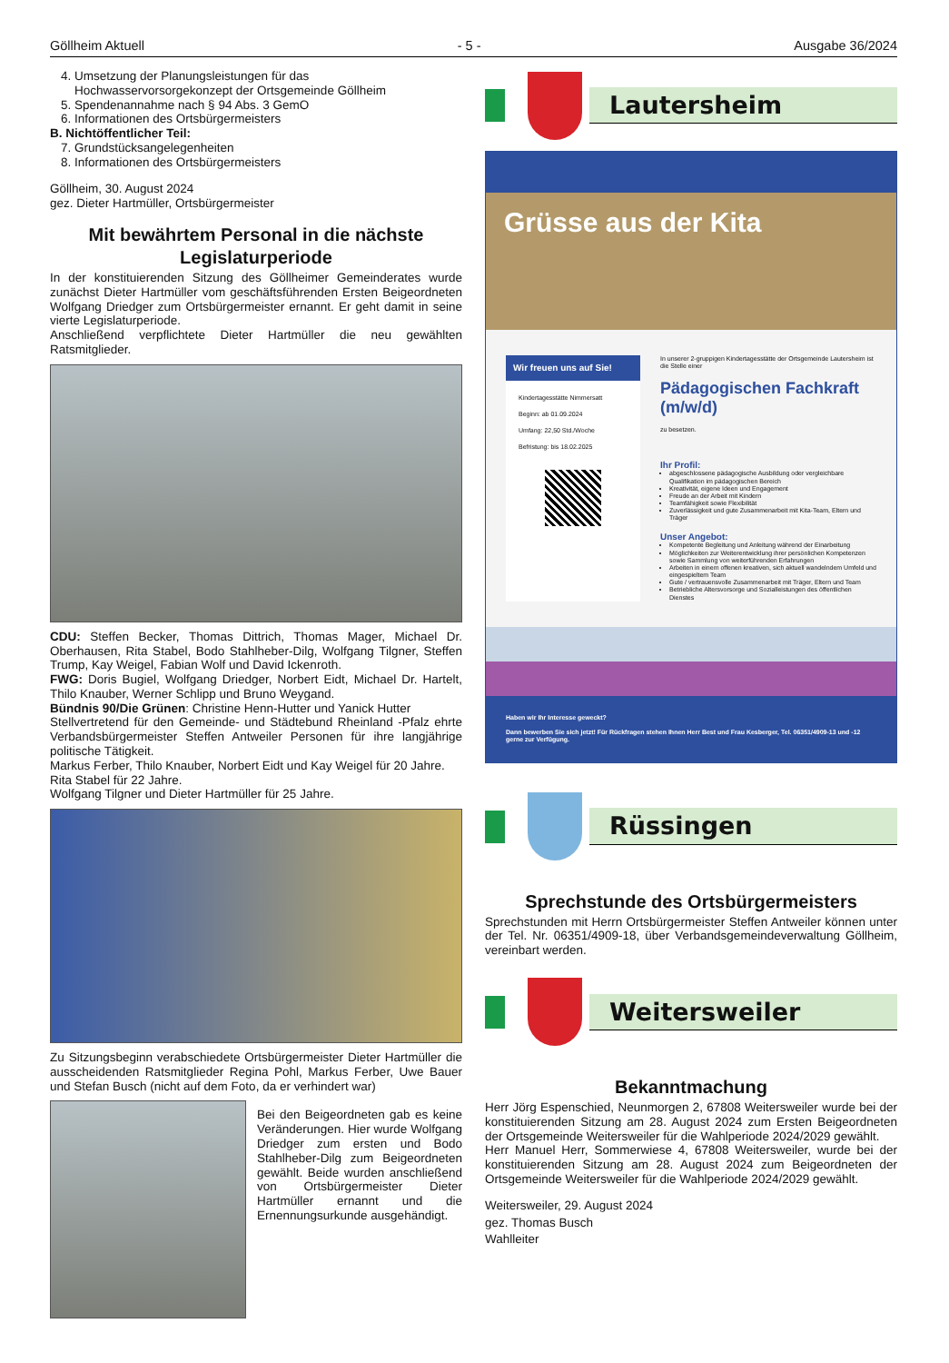Göllheim Aktuell - 5 - Ausgabe 36/2024
4. Umsetzung der Planungsleistungen für das Hochwasservorsorgekonzept der Ortsgemeinde Göllheim
5. Spendenannahme nach § 94 Abs. 3 GemO
6. Informationen des Ortsbürgermeisters
B. Nichtöffentlicher Teil:
7. Grundstücksangelegenheiten
8. Informationen des Ortsbürgermeisters
Göllheim, 30. August 2024
gez. Dieter Hartmüller, Ortsbürgermeister
Mit bewährtem Personal in die nächste Legislaturperiode
In der konstituierenden Sitzung des Göllheimer Gemeinderates wurde zunächst Dieter Hartmüller vom geschäftsführenden Ersten Beigeordneten Wolfgang Driedger zum Ortsbürgermeister ernannt. Er geht damit in seine vierte Legislaturperiode.
Anschließend verpflichtete Dieter Hartmüller die neu gewählten Ratsmitglieder.
CDU: Steffen Becker, Thomas Dittrich, Thomas Mager, Michael Dr. Oberhausen, Rita Stabel, Bodo Stahlheber-Dilg, Wolfgang Tilgner, Steffen Trump, Kay Weigel, Fabian Wolf und David Ickenroth.
FWG: Doris Bugiel, Wolfgang Driedger, Norbert Eidt, Michael Dr. Hartelt, Thilo Knauber, Werner Schlipp und Bruno Weygand.
Bündnis 90/Die Grünen: Christine Henn-Hutter und Yanick Hutter
Stellvertretend für den Gemeinde- und Städtebund Rheinland -Pfalz ehrte Verbandsbürgermeister Steffen Antweiler Personen für ihre langjährige politische Tätigkeit.
Markus Ferber, Thilo Knauber, Norbert Eidt und Kay Weigel für 20 Jahre.
Rita Stabel für 22 Jahre.
Wolfgang Tilgner und Dieter Hartmüller für 25 Jahre.
Zu Sitzungsbeginn verabschiedete Ortsbürgermeister Dieter Hartmüller die ausscheidenden Ratsmitglieder Regina Pohl, Markus Ferber, Uwe Bauer und Stefan Busch (nicht auf dem Foto, da er verhindert war)
Bei den Beigeordneten gab es keine Veränderungen. Hier wurde Wolfgang Driedger zum ersten und Bodo Stahlheber-Dilg zum Beigeordneten gewählt. Beide wurden anschließend von Ortsbürgermeister Dieter Hartmüller ernannt und die Ernennungsurkunde ausgehändigt.
Lautersheim
Grüsse aus der Kita
Wir freuen uns auf Sie!
Kindertagesstätte Nimmersatt
Beginn: ab 01.09.2024
Umfang: 22,50 Std./Woche
Befristung: bis 18.02.2025
In unserer 2-gruppigen Kindertagesstätte der Ortsgemeinde Lautersheim ist die Stelle einer
Pädagogischen Fachkraft (m/w/d)
zu besetzen.
Ihr Profil:
abgeschlossene pädagogische Ausbildung oder vergleichbare Qualifikation im pädagogischen Bereich
Kreativität, eigene Ideen und Engagement
Freude an der Arbeit mit Kindern
Teamfähigkeit sowie Flexibilität
Zuverlässigkeit und gute Zusammenarbeit mit Kita-Team, Eltern und Träger
Unser Angebot:
Kompetente Begleitung und Anleitung während der Einarbeitung
Möglichkeiten zur Weiterentwicklung ihrer persönlichen Kompetenzen sowie Sammlung von weiterführenden Erfahrungen
Arbeiten in einem offenen kreativen, sich aktuell wandelndem Umfeld und eingespieltem Team
Gute / vertrauensvolle Zusammenarbeit mit Träger, Eltern und Team
Betriebliche Altersvorsorge und Sozialleistungen des öffentlichen Dienstes
Haben wir Ihr Interesse geweckt?
Dann bewerben Sie sich jetzt! Für Rückfragen stehen Ihnen Herr Best und Frau Kesberger, Tel. 06351/4909-13 und -12 gerne zur Verfügung.
Rüssingen
Sprechstunde des Ortsbürgermeisters
Sprechstunden mit Herrn Ortsbürgermeister Steffen Antweiler können unter der Tel. Nr. 06351/4909-18, über Verbandsgemeindeverwaltung Göllheim, vereinbart werden.
Weitersweiler
Bekanntmachung
Herr Jörg Espenschied, Neunmorgen 2, 67808 Weitersweiler wurde bei der konstituierenden Sitzung am 28. August 2024 zum Ersten Beigeordneten der Ortsgemeinde Weitersweiler für die Wahlperiode 2024/2029 gewählt.
Herr Manuel Herr, Sommerwiese 4, 67808 Weitersweiler, wurde bei der konstituierenden Sitzung am 28. August 2024 zum Beigeordneten der Ortsgemeinde Weitersweiler für die Wahlperiode 2024/2029 gewählt.
Weitersweiler, 29. August 2024
gez. Thomas Busch
Wahlleiter